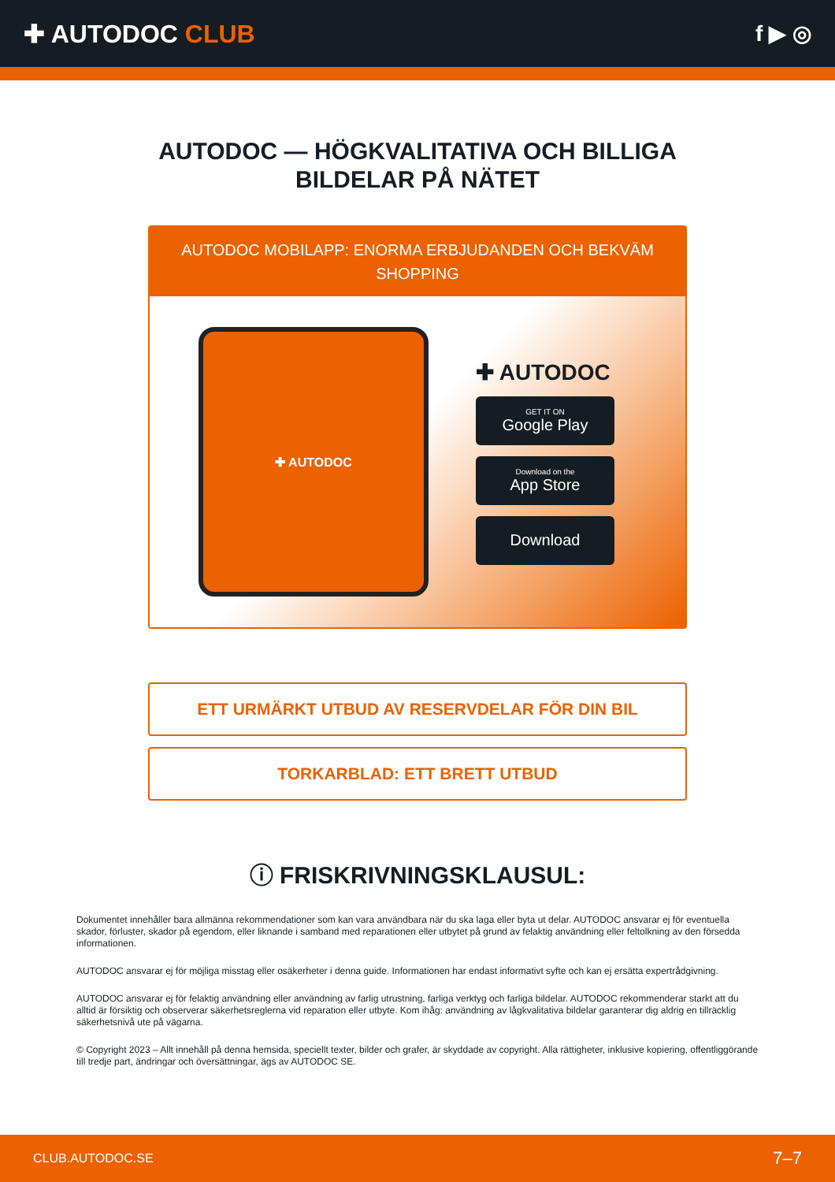✚ AUTODOC CLUB f ▶ ◎
AUTODOC — HÖGKVALITATIVA OCH BILLIGA
BILDELAR PÅ NÄTET
AUTODOC MOBILAPP: ENORMA ERBJUDANDEN OCH BEKVÄM SHOPPING
✚ AUTODOC
✚ AUTODOC
GET IT ON
Google Play
Download on the
App Store
Download
ETT URMÄRKT UTBUD AV RESERVDELAR FÖR DIN BIL
TORKARBLAD: ETT BRETT UTBUD
ⓘ FRISKRIVNINGSKLAUSUL:
Dokumentet innehåller bara allmänna rekommendationer som kan vara användbara när du ska laga eller byta ut delar. AUTODOC ansvarar ej för eventuella skador, förluster, skador på egendom, eller liknande i samband med reparationen eller utbytet på grund av felaktig användning eller feltolkning av den försedda informationen.
AUTODOC ansvarar ej för möjliga misstag eller osäkerheter i denna guide. Informationen har endast informativt syfte och kan ej ersätta expertrådgivning.
AUTODOC ansvarar ej för felaktig användning eller användning av farlig utrustning, farliga verktyg och farliga bildelar. AUTODOC rekommenderar starkt att du alltid är försiktig och observerar säkerhetsreglerna vid reparation eller utbyte. Kom ihåg: användning av lågkvalitativa bildelar garanterar dig aldrig en tillräcklig säkerhetsnivå ute på vägarna.
© Copyright 2023 – Allt innehåll på denna hemsida, speciellt texter, bilder och grafer, är skyddade av copyright. Alla rättigheter, inklusive kopiering, offentliggörande till tredje part, ändringar och översättningar, ägs av AUTODOC SE.
CLUB.AUTODOC.SE 7–7